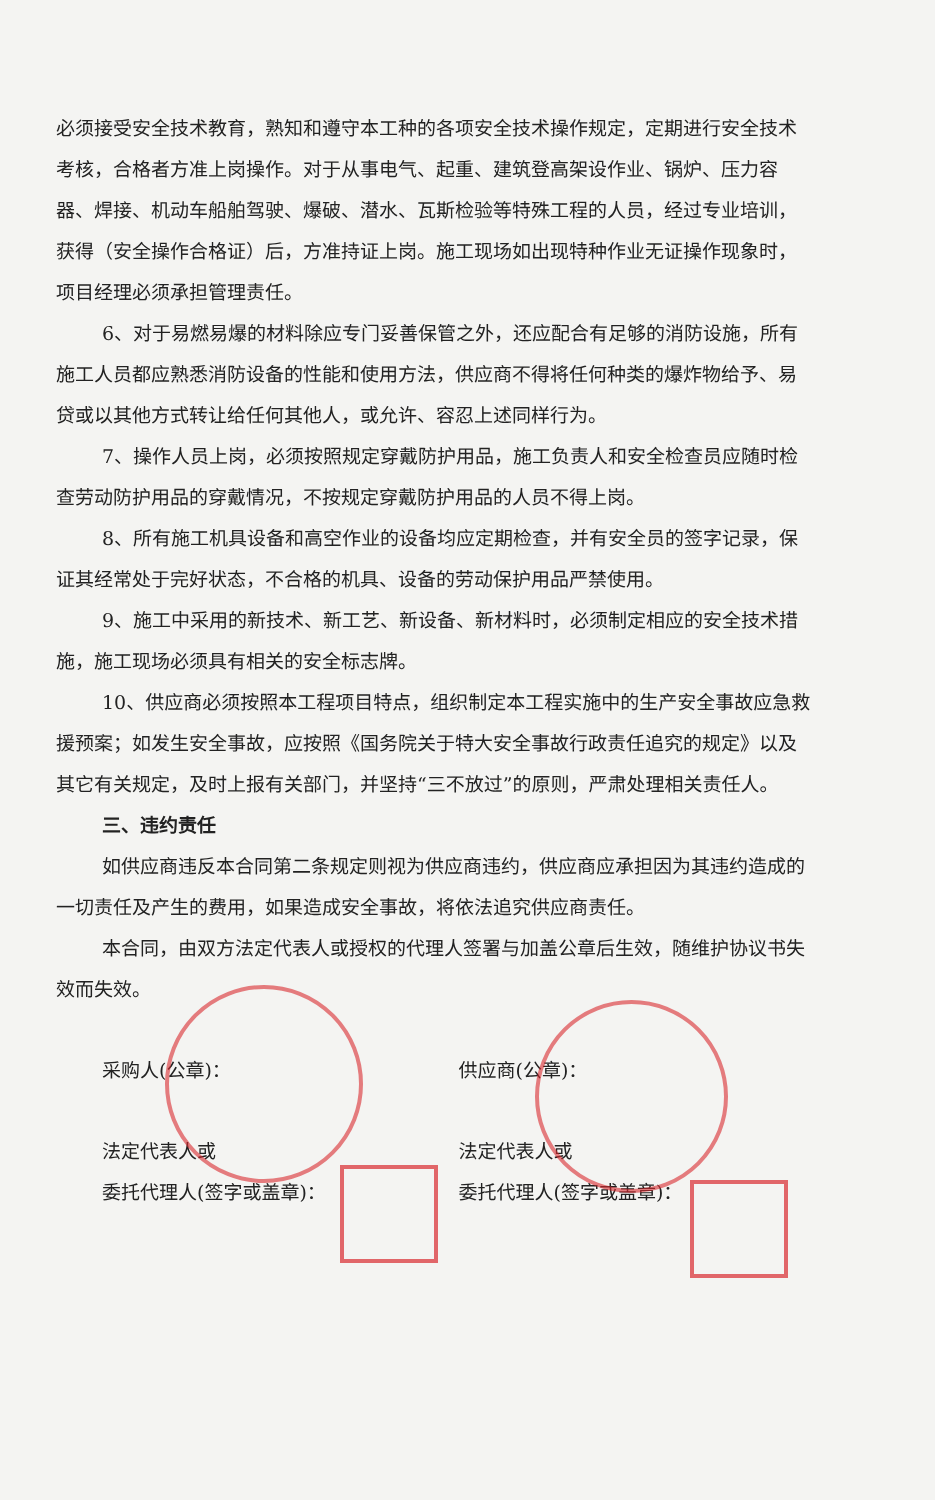必须接受安全技术教育，熟知和遵守本工种的各项安全技术操作规定，定期进行安全技术考核，合格者方准上岗操作。对于从事电气、起重、建筑登高架设作业、锅炉、压力容器、焊接、机动车船舶驾驶、爆破、潜水、瓦斯检验等特殊工程的人员，经过专业培训，获得（安全操作合格证）后，方准持证上岗。施工现场如出现特种作业无证操作现象时，项目经理必须承担管理责任。
6、对于易燃易爆的材料除应专门妥善保管之外，还应配合有足够的消防设施，所有施工人员都应熟悉消防设备的性能和使用方法，供应商不得将任何种类的爆炸物给予、易贷或以其他方式转让给任何其他人，或允许、容忍上述同样行为。
7、操作人员上岗，必须按照规定穿戴防护用品，施工负责人和安全检查员应随时检查劳动防护用品的穿戴情况，不按规定穿戴防护用品的人员不得上岗。
8、所有施工机具设备和高空作业的设备均应定期检查，并有安全员的签字记录，保证其经常处于完好状态，不合格的机具、设备的劳动保护用品严禁使用。
9、施工中采用的新技术、新工艺、新设备、新材料时，必须制定相应的安全技术措施，施工现场必须具有相关的安全标志牌。
10、供应商必须按照本工程项目特点，组织制定本工程实施中的生产安全事故应急救援预案；如发生安全事故，应按照《国务院关于特大安全事故行政责任追究的规定》以及其它有关规定，及时上报有关部门，并坚持“三不放过”的原则，严肃处理相关责任人。
三、违约责任
如供应商违反本合同第二条规定则视为供应商违约，供应商应承担因为其违约造成的一切责任及产生的费用，如果造成安全事故，将依法追究供应商责任。
本合同，由双方法定代表人或授权的代理人签署与加盖公章后生效，随维护协议书失效而失效。
采购人(公章)： 供应商(公章)：
法定代表人或
委托代理人(签字或盖章)：
法定代表人或
委托代理人(签字或盖章)：